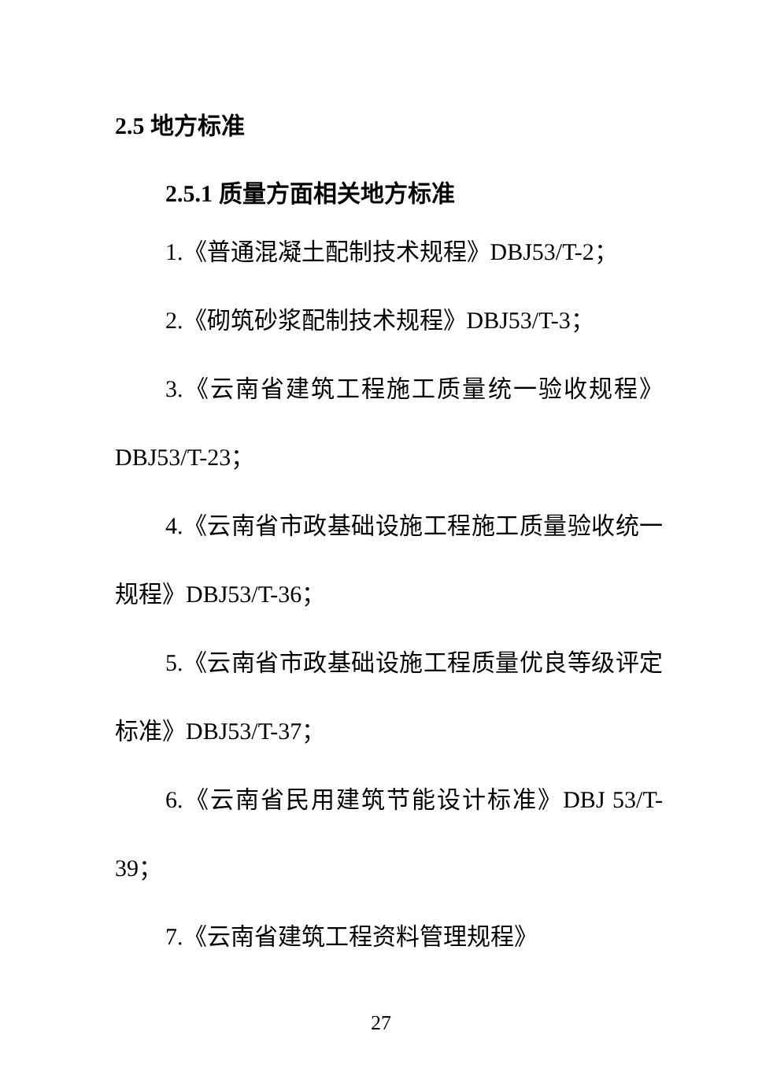2.5 地方标准
2.5.1 质量方面相关地方标准
1.《普通混凝土配制技术规程》DBJ53/T-2；
2.《砌筑砂浆配制技术规程》DBJ53/T-3；
3.《云南省建筑工程施工质量统一验收规程》DBJ53/T-23；
4.《云南省市政基础设施工程施工质量验收统一规程》DBJ53/T-36；
5.《云南省市政基础设施工程质量优良等级评定标准》DBJ53/T-37；
6.《云南省民用建筑节能设计标准》DBJ 53/T-39；
7.《云南省建筑工程资料管理规程》
27